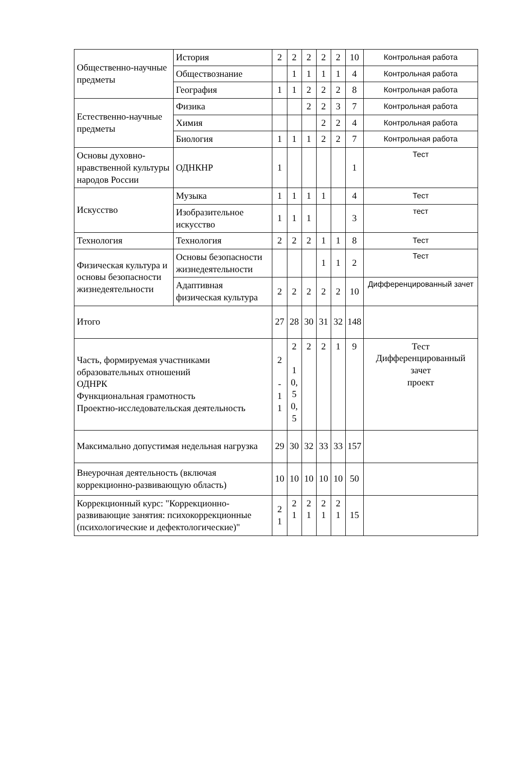| Общественно-научные предметы | История | 2 | 2 | 2 | 2 | 2 | 10 | Контрольная работа |
| | Обществознание | | 1 | 1 | 1 | 1 | 4 | Контрольная работа |
| | География | 1 | 1 | 2 | 2 | 2 | 8 | Контрольная работа |
| Естественно-научные предметы | Физика | | | 2 | 2 | 3 | 7 | Контрольная работа |
| | Химия | | | | 2 | 2 | 4 | Контрольная работа |
| | Биология | 1 | 1 | 1 | 2 | 2 | 7 | Контрольная работа |
| Основы духовно-нравственной культуры народов России | ОДНКНР | 1 | | | | | 1 | Тест |
| Искусство | Музыка | 1 | 1 | 1 | 1 | | 4 | Тест |
| | Изобразительное искусство | 1 | 1 | 1 | | | 3 | тест |
| Технология | Технология | 2 | 2 | 2 | 1 | 1 | 8 | Тест |
| Физическая культура и основы безопасности жизнедеятельности | Основы безопасности жизнедеятельности | | | | 1 | 1 | 2 | Тест |
| | Адаптивная физическая культура | 2 | 2 | 2 | 2 | 2 | 10 | Дифференцированный зачет |
| Итого | | 27 | 28 | 30 | 31 | 32 | 148 | |
| Часть, формируемая участниками образовательных отношений ОДНРК Функциональная грамотность Проектно-исследовательская деятельность | | 2 - 1 1 | 2 1 0, 5 0, 5 | 2 | 2 | 1 | 9 | Тест Дифференцированный зачет проект |
| Максимально допустимая недельная нагрузка | | 29 | 30 | 32 | 33 | 33 | 157 | |
| Внеурочная деятельность (включая коррекционно-развивающую область) | | 10 | 10 | 10 | 10 | 10 | 50 | |
| Коррекционный курс: "Коррекционно-развивающие занятия: психокоррекционные (психологические и дефектологические)" | | 2 1 | 2 1 | 2 1 | 2 1 | 2 1 | 15 | |